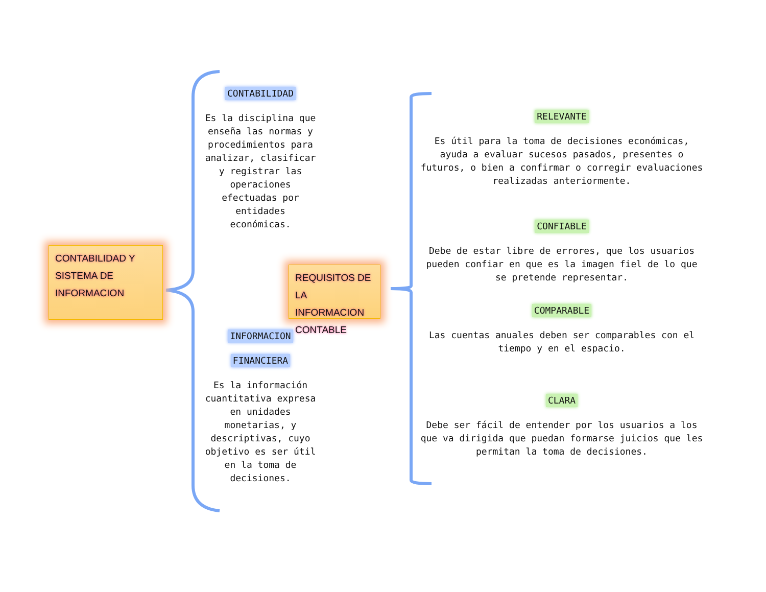CONTABILIDAD Y
SISTEMA DE
INFORMACION
CONTABILIDAD
Es la disciplina que enseña las normas y procedimientos para analizar, clasificar y registrar las operaciones efectuadas por entidades económicas.
REQUISITOS DE
LA INFORMACION
CONTABLE
INFORMACION
FINANCIERA
Es la información cuantitativa expresa en unidades monetarias, y descriptivas, cuyo objetivo es ser útil en la toma de decisiones.
RELEVANTE
Es útil para la toma de decisiones económicas, ayuda a evaluar sucesos pasados, presentes o futuros, o bien a confirmar o corregir evaluaciones realizadas anteriormente.
CONFIABLE
Debe de estar libre de errores, que los usuarios pueden confiar en que es la imagen fiel de lo que se pretende representar.
COMPARABLE
Las cuentas anuales deben ser comparables con el tiempo y en el espacio.
CLARA
Debe ser fácil de entender por los usuarios a los que va dirigida que puedan formarse juicios que les permitan la toma de decisiones.